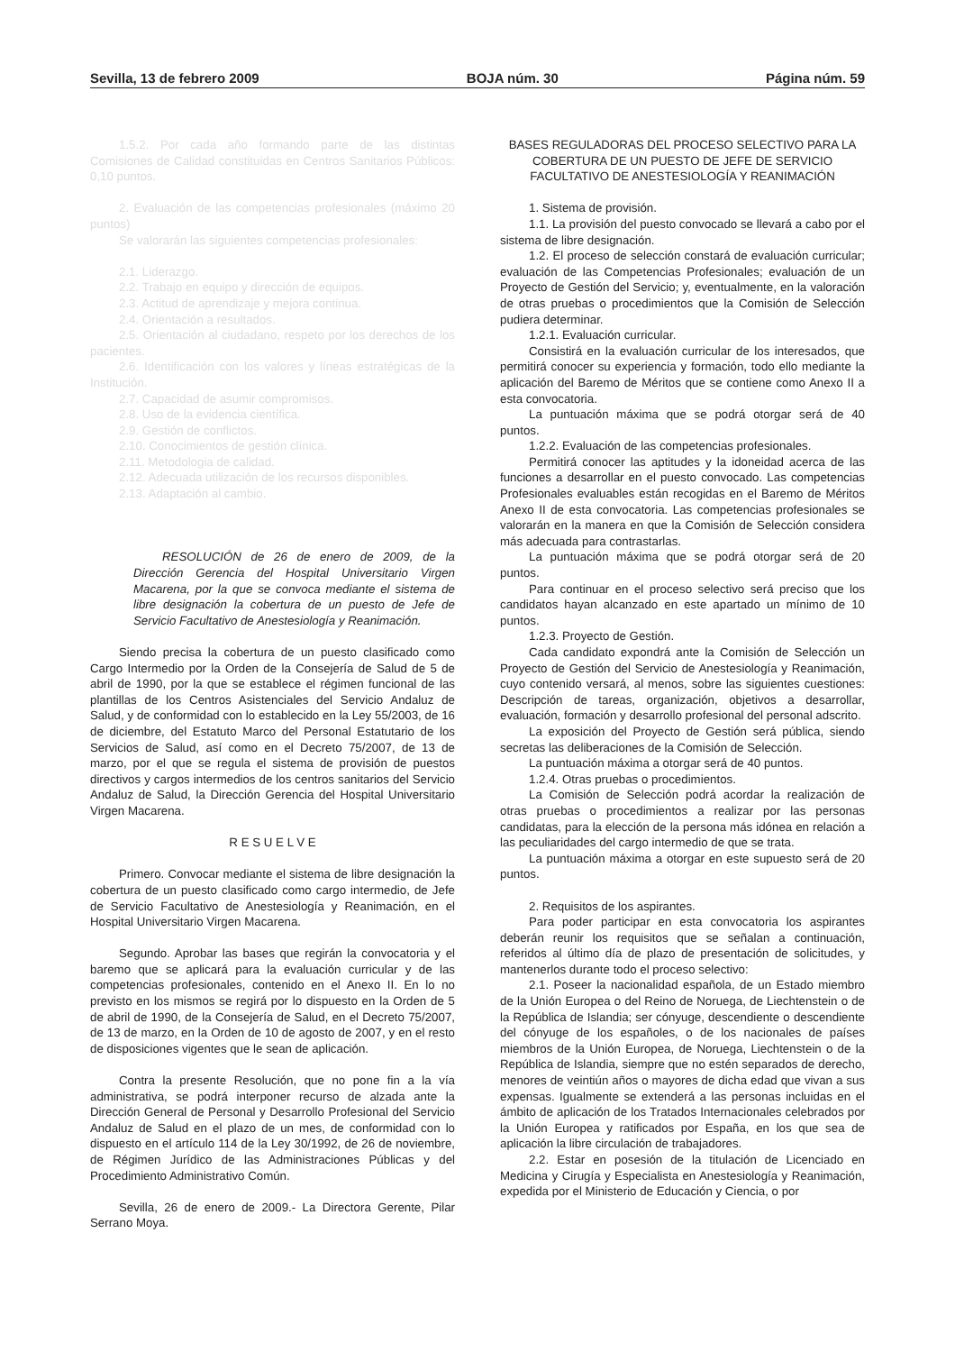Sevilla, 13 de febrero 2009 BOJA núm. 30 Página núm. 59
1.5.2. Por cada año formando parte de las distintas Comisiones de Calidad constituidas en Centros Sanitarios Públicos: 0,10 puntos.
2. Evaluación de las competencias profesionales (máximo 20 puntos)
Se valorarán las siguientes competencias profesionales:
2.1. Liderazgo.
2.2. Trabajo en equipo y dirección de equipos.
2.3. Actitud de aprendizaje y mejora continua.
2.4. Orientación a resultados.
2.5. Orientación al ciudadano, respeto por los derechos de los pacientes.
2.6. Identificación con los valores y líneas estratégicas de la Institución.
2.7. Capacidad de asumir compromisos.
2.8. Uso de la evidencia científica.
2.9. Gestión de conflictos.
2.10. Conocimientos de gestión clínica.
2.11. Metodologia de calidad.
2.12. Adecuada utilización de los recursos disponibles.
2.13. Adaptación al cambio.
RESOLUCIÓN de 26 de enero de 2009, de la Dirección Gerencia del Hospital Universitario Virgen Macarena, por la que se convoca mediante el sistema de libre designación la cobertura de un puesto de Jefe de Servicio Facultativo de Anestesiología y Reanimación.
Siendo precisa la cobertura de un puesto clasificado como Cargo Intermedio por la Orden de la Consejería de Salud de 5 de abril de 1990, por la que se establece el régimen funcional de las plantillas de los Centros Asistenciales del Servicio Andaluz de Salud, y de conformidad con lo establecido en la Ley 55/2003, de 16 de diciembre, del Estatuto Marco del Personal Estatutario de los Servicios de Salud, así como en el Decreto 75/2007, de 13 de marzo, por el que se regula el sistema de provisión de puestos directivos y cargos intermedios de los centros sanitarios del Servicio Andaluz de Salud, la Dirección Gerencia del Hospital Universitario Virgen Macarena.
R E S U E L V E
Primero. Convocar mediante el sistema de libre designación la cobertura de un puesto clasificado como cargo intermedio, de Jefe de Servicio Facultativo de Anestesiología y Reanimación, en el Hospital Universitario Virgen Macarena.
Segundo. Aprobar las bases que regirán la convocatoria y el baremo que se aplicará para la evaluación curricular y de las competencias profesionales, contenido en el Anexo II. En lo no previsto en los mismos se regirá por lo dispuesto en la Orden de 5 de abril de 1990, de la Consejería de Salud, en el Decreto 75/2007, de 13 de marzo, en la Orden de 10 de agosto de 2007, y en el resto de disposiciones vigentes que le sean de aplicación.
Contra la presente Resolución, que no pone fin a la vía administrativa, se podrá interponer recurso de alzada ante la Dirección General de Personal y Desarrollo Profesional del Servicio Andaluz de Salud en el plazo de un mes, de conformidad con lo dispuesto en el artículo 114 de la Ley 30/1992, de 26 de noviembre, de Régimen Jurídico de las Administraciones Públicas y del Procedimiento Administrativo Común.
Sevilla, 26 de enero de 2009.- La Directora Gerente, Pilar Serrano Moya.
BASES REGULADORAS DEL PROCESO SELECTIVO PARA LA COBERTURA DE UN PUESTO DE JEFE DE SERVICIO FACULTATIVO DE ANESTESIOLOGÍA Y REANIMACIÓN
1. Sistema de provisión.
1.1. La provisión del puesto convocado se llevará a cabo por el sistema de libre designación.
1.2. El proceso de selección constará de evaluación curricular; evaluación de las Competencias Profesionales; evaluación de un Proyecto de Gestión del Servicio; y, eventualmente, en la valoración de otras pruebas o procedimientos que la Comisión de Selección pudiera determinar.
1.2.1. Evaluación curricular.
Consistirá en la evaluación curricular de los interesados, que permitirá conocer su experiencia y formación, todo ello mediante la aplicación del Baremo de Méritos que se contiene como Anexo II a esta convocatoria.
La puntuación máxima que se podrá otorgar será de 40 puntos.
1.2.2. Evaluación de las competencias profesionales.
Permitirá conocer las aptitudes y la idoneidad acerca de las funciones a desarrollar en el puesto convocado. Las competencias Profesionales evaluables están recogidas en el Baremo de Méritos Anexo II de esta convocatoria. Las competencias profesionales se valorarán en la manera en que la Comisión de Selección considera más adecuada para contrastarlas.
La puntuación máxima que se podrá otorgar será de 20 puntos.
Para continuar en el proceso selectivo será preciso que los candidatos hayan alcanzado en este apartado un mínimo de 10 puntos.
1.2.3. Proyecto de Gestión.
Cada candidato expondrá ante la Comisión de Selección un Proyecto de Gestión del Servicio de Anestesiología y Reanimación, cuyo contenido versará, al menos, sobre las siguientes cuestiones: Descripción de tareas, organización, objetivos a desarrollar, evaluación, formación y desarrollo profesional del personal adscrito.
La exposición del Proyecto de Gestión será pública, siendo secretas las deliberaciones de la Comisión de Selección.
La puntuación máxima a otorgar será de 40 puntos.
1.2.4. Otras pruebas o procedimientos.
La Comisión de Selección podrá acordar la realización de otras pruebas o procedimientos a realizar por las personas candidatas, para la elección de la persona más idónea en relación a las peculiaridades del cargo intermedio de que se trata.
La puntuación máxima a otorgar en este supuesto será de 20 puntos.
2. Requisitos de los aspirantes.
Para poder participar en esta convocatoria los aspirantes deberán reunir los requisitos que se señalan a continuación, referidos al último día de plazo de presentación de solicitudes, y mantenerlos durante todo el proceso selectivo:
2.1. Poseer la nacionalidad española, de un Estado miembro de la Unión Europea o del Reino de Noruega, de Liechtenstein o de la República de Islandia; ser cónyuge, descendiente o descendiente del cónyuge de los españoles, o de los nacionales de países miembros de la Unión Europea, de Noruega, Liechtenstein o de la República de Islandia, siempre que no estén separados de derecho, menores de veintiún años o mayores de dicha edad que vivan a sus expensas. Igualmente se extenderá a las personas incluidas en el ámbito de aplicación de los Tratados Internacionales celebrados por la Unión Europea y ratificados por España, en los que sea de aplicación la libre circulación de trabajadores.
2.2. Estar en posesión de la titulación de Licenciado en Medicina y Cirugía y Especialista en Anestesiología y Reanimación, expedida por el Ministerio de Educación y Ciencia, o por